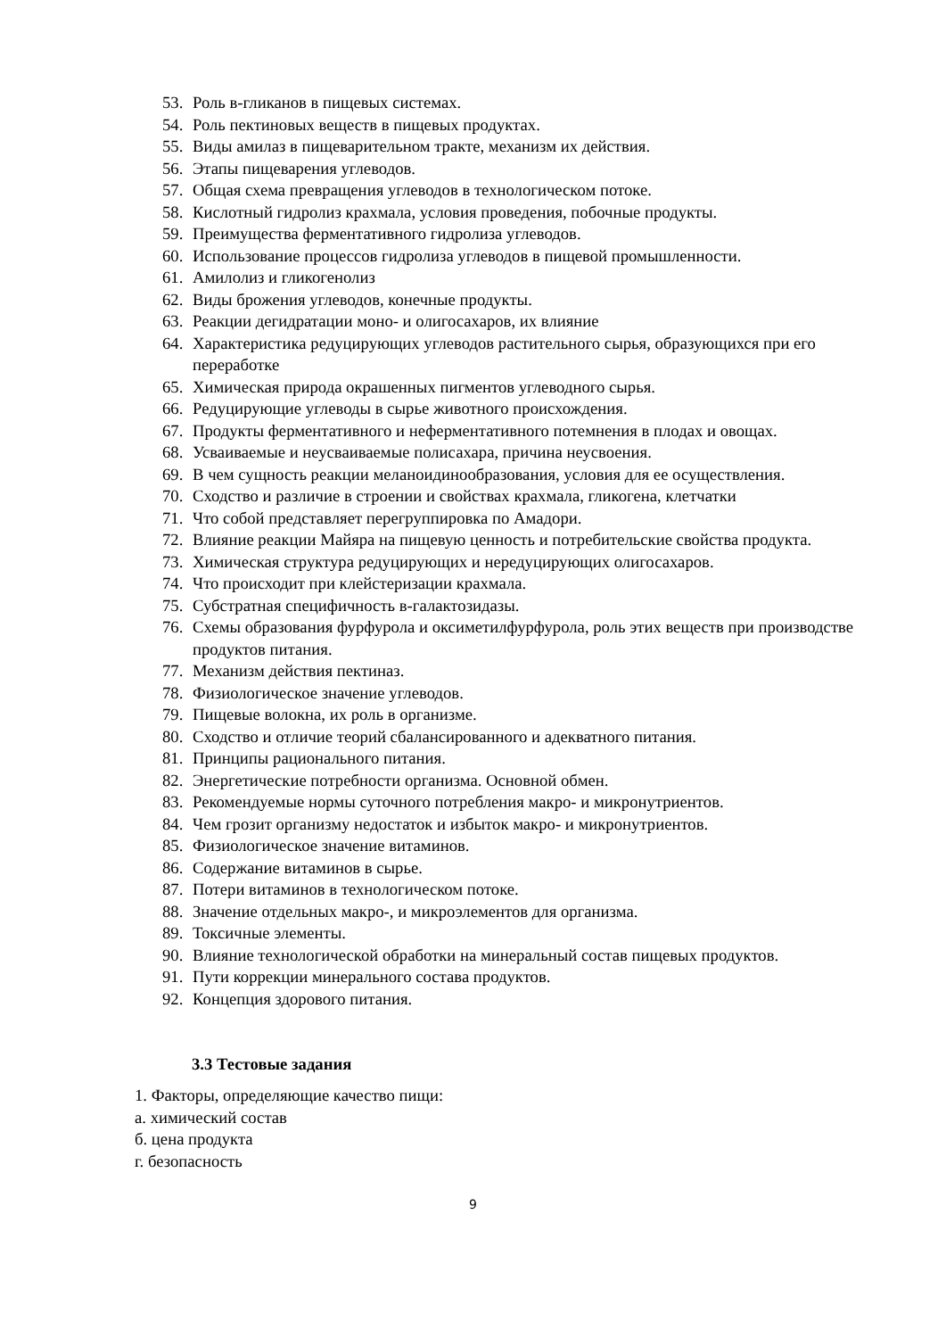53. Роль в-гликанов в пищевых системах.
54. Роль пектиновых веществ в пищевых продуктах.
55. Виды амилаз в пищеварительном тракте, механизм их действия.
56. Этапы пищеварения углеводов.
57. Общая схема превращения углеводов в технологическом потоке.
58. Кислотный гидролиз крахмала, условия проведения, побочные продукты.
59. Преимущества ферментативного гидролиза углеводов.
60. Использование процессов гидролиза углеводов в пищевой промышленности.
61. Амилолиз и гликогенолиз
62. Виды брожения углеводов, конечные продукты.
63. Реакции дегидратации моно- и олигосахаров, их влияние
64. Характеристика редуцирующих углеводов растительного сырья, образующихся при его переработке
65. Химическая природа окрашенных пигментов углеводного сырья.
66. Редуцирующие углеводы в сырье животного происхождения.
67. Продукты ферментативного и неферментативного потемнения в плодах и овощах.
68. Усваиваемые и неусваиваемые полисахара, причина неусвоения.
69. В чем сущность реакции меланоидинообразования, условия для ее осуществления.
70. Сходство и различие в строении и свойствах крахмала, гликогена, клетчатки
71. Что собой представляет перегруппировка по Амадори.
72. Влияние реакции Майяра на пищевую ценность и потребительские свойства продукта.
73. Химическая структура редуцирующих и нередуцирующих олигосахаров.
74. Что происходит при клейстеризации крахмала.
75. Субстратная специфичность в-галактозидазы.
76. Схемы образования фурфурола и оксиметилфурфурола, роль этих веществ при производстве продуктов питания.
77. Механизм действия пектиназ.
78. Физиологическое значение углеводов.
79. Пищевые волокна, их роль в организме.
80. Сходство и отличие теорий сбалансированного и адекватного питания.
81. Принципы рационального питания.
82. Энергетические потребности организма. Основной обмен.
83. Рекомендуемые нормы суточного потребления макро- и микронутриентов.
84. Чем грозит организму недостаток и избыток макро- и микронутриентов.
85. Физиологическое значение витаминов.
86. Содержание витаминов в сырье.
87. Потери витаминов в технологическом потоке.
88. Значение отдельных макро-, и микроэлементов для организма.
89. Токсичные элементы.
90. Влияние технологической обработки на минеральный состав пищевых продуктов.
91. Пути коррекции минерального состава продуктов.
92. Концепция здорового питания.
3.3 Тестовые задания
1. Факторы, определяющие качество пищи:
а. химический состав
б. цена продукта
г. безопасность
9